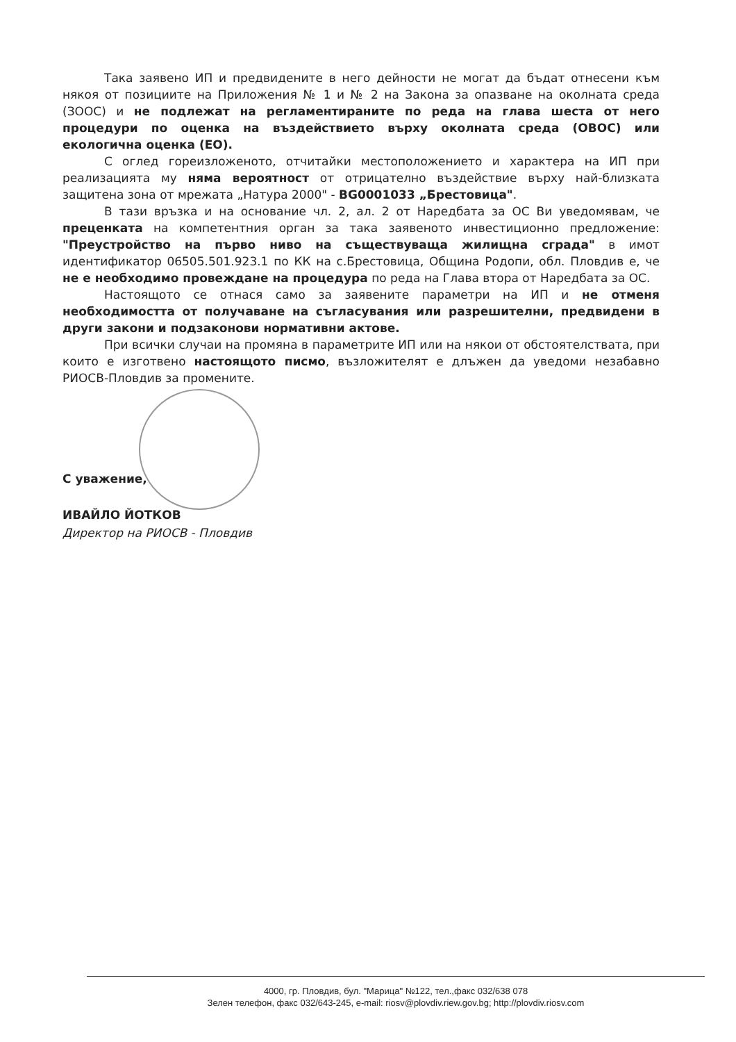Така заявено ИП и предвидените в него дейности не могат да бъдат отнесени към някоя от позициите на Приложения № 1 и № 2 на Закона за опазване на околната среда (ЗООС) и не подлежат на регламентираните по реда на глава шеста от него процедури по оценка на въздействието върху околната среда (ОВОС) или екологична оценка (ЕО).
С оглед гореизложеното, отчитайки местоположението и характера на ИП при реализацията му няма вероятност от отрицателно въздействие върху най-близката защитена зона от мрежата „Натура 2000" - BG0001033 „Брестовица".
В тази връзка и на основание чл. 2, ал. 2 от Наредбата за ОС Ви уведомявам, че преценката на компетентния орган за така заявеното инвестиционно предложение: "Преустройство на първо ниво на съществуваща жилищна сграда" в имот идентификатор 06505.501.923.1 по КК на с.Брестовица, Община Родопи, обл. Пловдив е, че не е необходимо провеждане на процедура по реда на Глава втора от Наредбата за ОС.
Настоящото се отнася само за заявените параметри на ИП и не отменя необходимостта от получаване на съгласувания или разрешителни, предвидени в други закони и подзаконови нормативни актове.
При всички случаи на промяна в параметрите ИП или на някои от обстоятелствата, при които е изготвено настоящото писмо, възложителят е длъжен да уведоми незабавно РИОСВ-Пловдив за промените.
С уважение,
ИВАЙЛО ЙОТКОВ
Директор на РИОСВ - Пловдив
4000, гр. Пловдив, бул. "Марица" №122, тел.,факс 032/638 078
Зелен телефон, факс 032/643-245, e-mail: riosv@plovdiv.riew.gov.bg; http://plovdiv.riosv.com